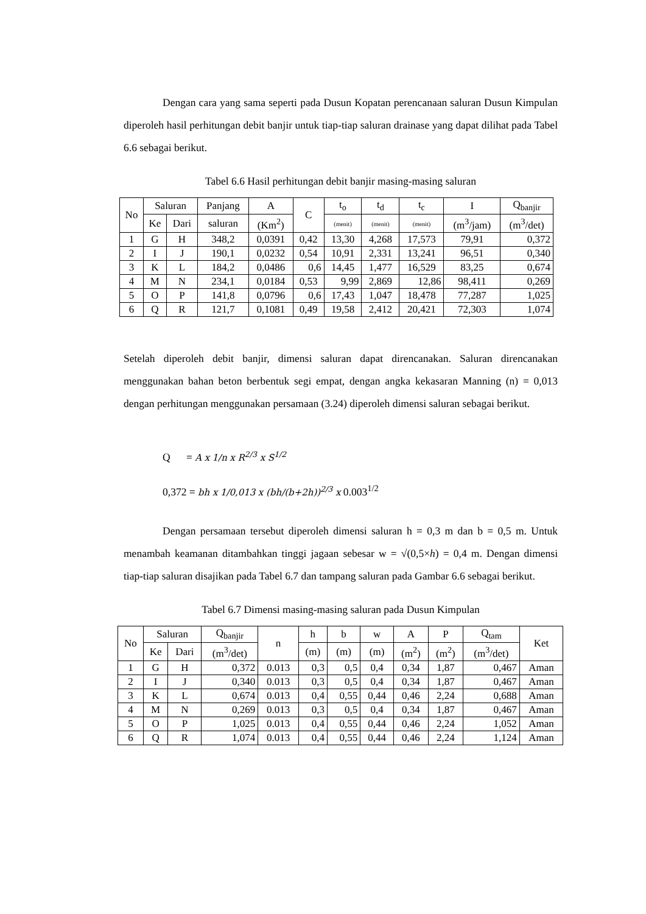Dengan cara yang sama seperti pada Dusun Kopatan perencanaan saluran Dusun Kimpulan diperoleh hasil perhitungan debit banjir untuk tiap-tiap saluran drainase yang dapat dilihat pada Tabel 6.6 sebagai berikut.
Tabel 6.6 Hasil perhitungan debit banjir masing-masing saluran
| No | Saluran | | Panjang | A | C | t<sub>o</sub> | t<sub>d</sub> | t<sub>c</sub> | I | Q<sub>banjir</sub> |
| --- | --- | --- | --- | --- | --- | --- | --- | --- | --- | --- |
| | Ke | Dari | saluran | (Km<sup>2</sup>) | | (menit) | (menit) | (menit) | (m<sup>3</sup>/jam) | (m<sup>3</sup>/det) |
| 1 | G | H | 348,2 | 0,0391 | 0,42 | 13,30 | 4,268 | 17,573 | 79,91 | 0,372 |
| 2 | I | J | 190,1 | 0,0232 | 0,54 | 10,91 | 2,331 | 13,241 | 96,51 | 0,340 |
| 3 | K | L | 184,2 | 0,0486 | 0,6 | 14,45 | 1,477 | 16,529 | 83,25 | 0,674 |
| 4 | M | N | 234,1 | 0,0184 | 0,53 | 9,99 | 2,869 | 12,86 | 98,411 | 0,269 |
| 5 | O | P | 141,8 | 0,0796 | 0,6 | 17,43 | 1,047 | 18,478 | 77,287 | 1,025 |
| 6 | Q | R | 121,7 | 0,1081 | 0,49 | 19,58 | 2,412 | 20,421 | 72,303 | 1,074 |
Setelah diperoleh debit banjir, dimensi saluran dapat direncanakan. Saluran direncanakan menggunakan bahan beton berbentuk segi empat, dengan angka kekasaran Manning (n) = 0,013 dengan perhitungan menggunakan persamaan (3.24) diperoleh dimensi saluran sebagai berikut.
Q = A x 1/n x R<sup>2/3</sup> x S<sup>1/2</sup>
0,372 = bh x 1/0,013 x (bh/(b+2h))<sup>2/3</sup> x 0.003<sup>1/2</sup>
Dengan persamaan tersebut diperoleh dimensi saluran h = 0,3 m dan b = 0,5 m. Untuk menambah keamanan ditambahkan tinggi jagaan sebesar w = √(0,5×h) = 0,4 m. Dengan dimensi tiap-tiap saluran disajikan pada Tabel 6.7 dan tampang saluran pada Gambar 6.6 sebagai berikut.
Tabel 6.7 Dimensi masing-masing saluran pada Dusun Kimpulan
| No | Saluran | | Q<sub>banjir</sub> | n | h | b | w | A | P | Q<sub>tam</sub> | Ket |
| --- | --- | --- | --- | --- | --- | --- | --- | --- | --- | --- | --- |
| | Ke | Dari | (m<sup>3</sup>/det) | | (m) | (m) | (m) | (m<sup>2</sup>) | (m<sup>2</sup>) | (m<sup>3</sup>/det) | |
| 1 | G | H | 0,372 | 0.013 | 0,3 | 0,5 | 0,4 | 0,34 | 1,87 | 0,467 | Aman |
| 2 | I | J | 0,340 | 0.013 | 0,3 | 0,5 | 0,4 | 0,34 | 1,87 | 0,467 | Aman |
| 3 | K | L | 0,674 | 0.013 | 0,4 | 0,55 | 0,44 | 0,46 | 2,24 | 0,688 | Aman |
| 4 | M | N | 0,269 | 0.013 | 0,3 | 0,5 | 0,4 | 0,34 | 1,87 | 0,467 | Aman |
| 5 | O | P | 1,025 | 0.013 | 0,4 | 0,55 | 0,44 | 0,46 | 2,24 | 1,052 | Aman |
| 6 | Q | R | 1,074 | 0.013 | 0,4 | 0,55 | 0,44 | 0,46 | 2,24 | 1,124 | Aman |